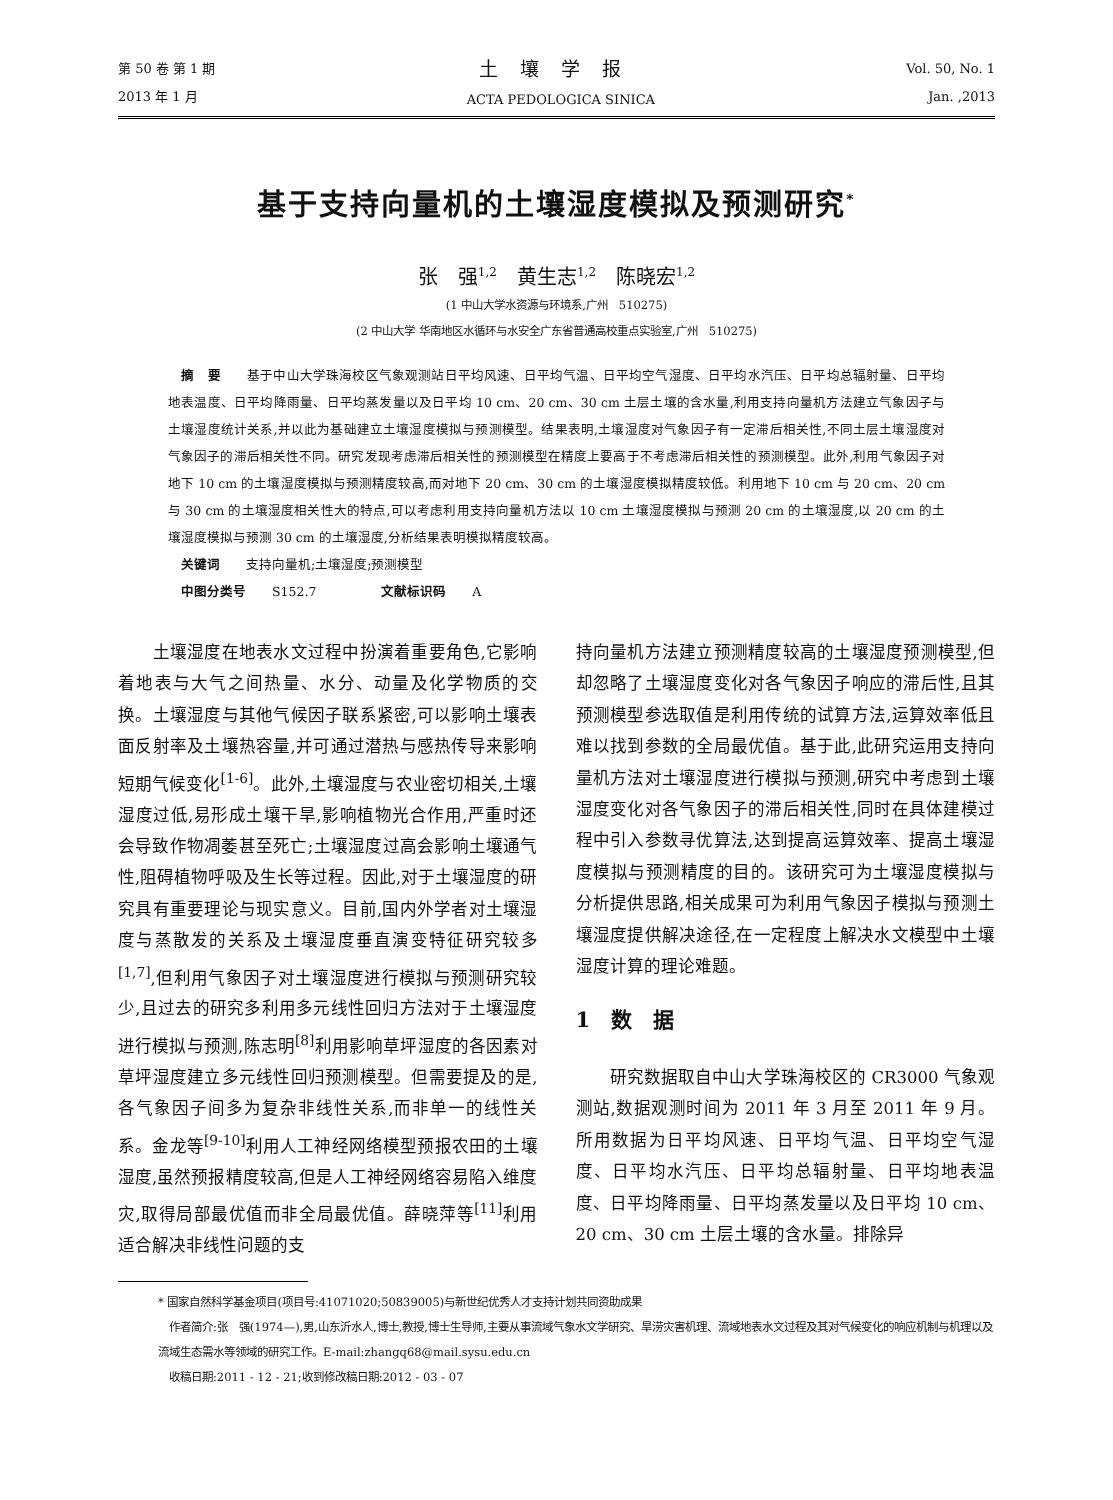第 50 卷 第 1 期
2013 年 1 月
土壤学报
ACTA PEDOLOGICA SINICA
Vol. 50, No. 1
Jan. ,2013
基于支持向量机的土壤湿度模拟及预测研究<sup>*</sup>
张　强<sup>1,2</sup>　黄生志<sup>1,2</sup>　陈晓宏<sup>1,2</sup>
(1 中山大学水资源与环境系,广州　510275)
(2 中山大学 华南地区水循环与水安全广东省普通高校重点实验室,广州　510275)
　摘　要　　基于中山大学珠海校区气象观测站日平均风速、日平均气温、日平均空气湿度、日平均水汽压、日平均总辐射量、日平均地表温度、日平均降雨量、日平均蒸发量以及日平均 10 cm、20 cm、30 cm 土层土壤的含水量,利用支持向量机方法建立气象因子与土壤湿度统计关系,并以此为基础建立土壤湿度模拟与预测模型。结果表明,土壤湿度对气象因子有一定滞后相关性,不同土层土壤湿度对气象因子的滞后相关性不同。研究发现考虑滞后相关性的预测模型在精度上要高于不考虑滞后相关性的预测模型。此外,利用气象因子对地下 10 cm 的土壤湿度模拟与预测精度较高,而对地下 20 cm、30 cm 的土壤湿度模拟精度较低。利用地下 10 cm 与 20 cm、20 cm 与 30 cm 的土壤湿度相关性大的特点,可以考虑利用支持向量机方法以 10 cm 土壤湿度模拟与预测 20 cm 的土壤湿度,以 20 cm 的土壤湿度模拟与预测 30 cm 的土壤湿度,分析结果表明模拟精度较高。
　关键词　　支持向量机;土壤湿度;预测模型
　中图分类号　　S152.7　　　　　文献标识码　　A
　　土壤湿度在地表水文过程中扮演着重要角色,它影响着地表与大气之间热量、水分、动量及化学物质的交换。土壤湿度与其他气候因子联系紧密,可以影响土壤表面反射率及土壤热容量,并可通过潜热与感热传导来影响短期气候变化<sup>[1-6]</sup>。此外,土壤湿度与农业密切相关,土壤湿度过低,易形成土壤干旱,影响植物光合作用,严重时还会导致作物凋萎甚至死亡;土壤湿度过高会影响土壤通气性,阻碍植物呼吸及生长等过程。因此,对于土壤湿度的研究具有重要理论与现实意义。目前,国内外学者对土壤湿度与蒸散发的关系及土壤湿度垂直演变特征研究较多<sup>[1,7]</sup>,但利用气象因子对土壤湿度进行模拟与预测研究较少,且过去的研究多利用多元线性回归方法对于土壤湿度进行模拟与预测,陈志明<sup>[8]</sup>利用影响草坪湿度的各因素对草坪湿度建立多元线性回归预测模型。但需要提及的是,各气象因子间多为复杂非线性关系,而非单一的线性关系。金龙等<sup>[9-10]</sup>利用人工神经网络模型预报农田的土壤湿度,虽然预报精度较高,但是人工神经网络容易陷入维度灾,取得局部最优值而非全局最优值。薛晓萍等<sup>[11]</sup>利用适合解决非线性问题的支
持向量机方法建立预测精度较高的土壤湿度预测模型,但却忽略了土壤湿度变化对各气象因子响应的滞后性,且其预测模型参选取值是利用传统的试算方法,运算效率低且难以找到参数的全局最优值。基于此,此研究运用支持向量机方法对土壤湿度进行模拟与预测,研究中考虑到土壤湿度变化对各气象因子的滞后相关性,同时在具体建模过程中引入参数寻优算法,达到提高运算效率、提高土壤湿度模拟与预测精度的目的。该研究可为土壤湿度模拟与分析提供思路,相关成果可为利用气象因子模拟与预测土壤湿度提供解决途径,在一定程度上解决水文模型中土壤湿度计算的理论难题。
1　数　据
　　研究数据取自中山大学珠海校区的 CR3000 气象观测站,数据观测时间为 2011 年 3 月至 2011 年 9 月。所用数据为日平均风速、日平均气温、日平均空气湿度、日平均水汽压、日平均总辐射量、日平均地表温度、日平均降雨量、日平均蒸发量以及日平均 10 cm、20 cm、30 cm 土层土壤的含水量。排除异
* 国家自然科学基金项目(项目号:41071020;50839005)与新世纪优秀人才支持计划共同资助成果
　作者简介:张　强(1974—),男,山东沂水人,博士,教授,博士生导师,主要从事流域气象水文学研究、旱涝灾害机理、流域地表水文过程及其对气候变化的响应机制与机理以及流域生态需水等领域的研究工作。E-mail:zhangq68@mail.sysu.edu.cn
　收稿日期:2011 - 12 - 21;收到修改稿日期:2012 - 03 - 07